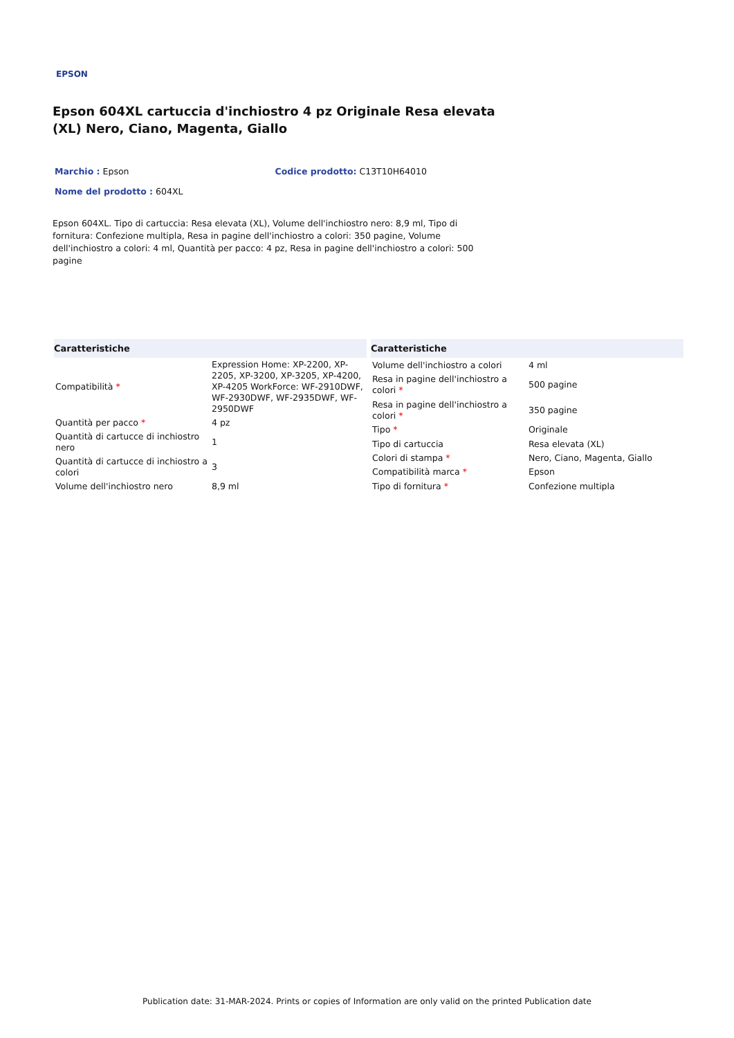EPSON
Epson 604XL cartuccia d'inchiostro 4 pz Originale Resa elevata (XL) Nero, Ciano, Magenta, Giallo
Marchio : Epson Codice prodotto: C13T10H64010
Nome del prodotto : 604XL
Epson 604XL. Tipo di cartuccia: Resa elevata (XL), Volume dell'inchiostro nero: 8,9 ml, Tipo di fornitura: Confezione multipla, Resa in pagine dell'inchiostro a colori: 350 pagine, Volume dell'inchiostro a colori: 4 ml, Quantità per pacco: 4 pz, Resa in pagine dell'inchiostro a colori: 500 pagine
| Caratteristiche | |
| --- | --- |
| Compatibilità * | Expression Home: XP-2200, XP-2205, XP-3200, XP-3205, XP-4200, XP-4205 WorkForce: WF-2910DWF, WF-2930DWF, WF-2935DWF, WF-2950DWF |
| Quantità per pacco * | 4 pz |
| Quantità di cartucce di inchiostro nero | 1 |
| Quantità di cartucce di inchiostro a colori | 3 |
| Volume dell'inchiostro nero | 8,9 ml |
| Caratteristiche | |
| --- | --- |
| Volume dell'inchiostro a colori | 4 ml |
| Resa in pagine dell'inchiostro a colori * | 500 pagine |
| Resa in pagine dell'inchiostro a colori * | 350 pagine |
| Tipo * | Originale |
| Tipo di cartuccia | Resa elevata (XL) |
| Colori di stampa * | Nero, Ciano, Magenta, Giallo |
| Compatibilità marca * | Epson |
| Tipo di fornitura * | Confezione multipla |
Publication date: 31-MAR-2024. Prints or copies of Information are only valid on the printed Publication date